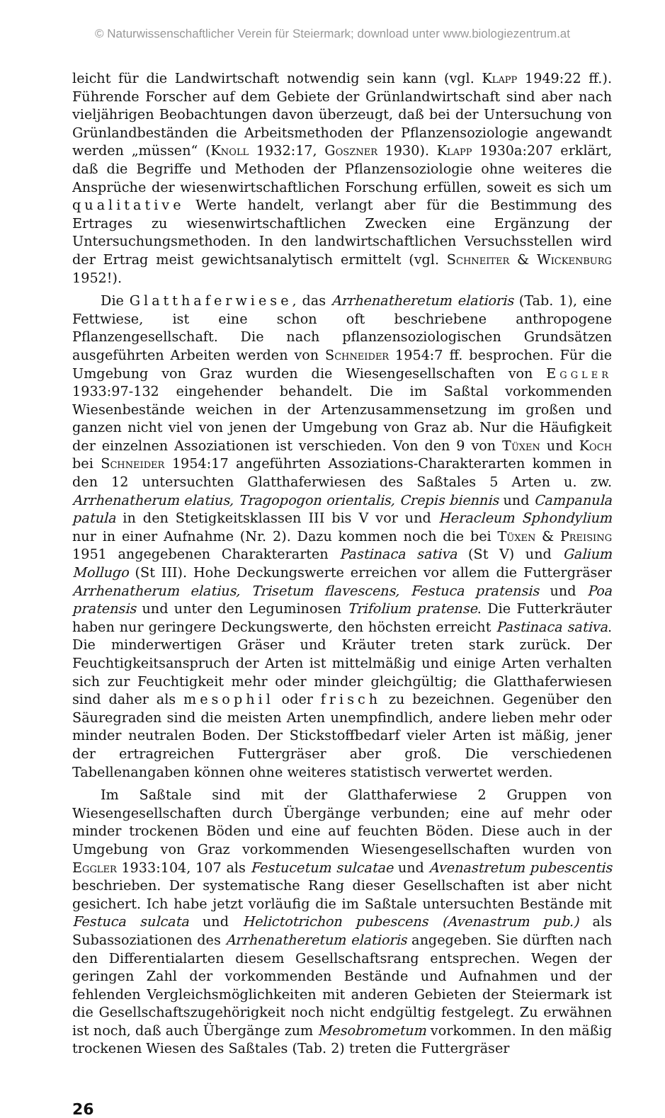© Naturwissenschaftlicher Verein für Steiermark; download unter www.biologiezentrum.at
leicht für die Landwirtschaft notwendig sein kann (vgl. Klapp 1949:22 ff.). Führende Forscher auf dem Gebiete der Grünlandwirtschaft sind aber nach vieljährigen Beobachtungen davon überzeugt, daß bei der Untersuchung von Grünlandbeständen die Arbeitsmethoden der Pflanzensoziologie angewandt werden „müssen“ (Knoll 1932:17, Goszner 1930). Klapp 1930a:207 erklärt, daß die Begriffe und Methoden der Pflanzensoziologie ohne weiteres die Ansprüche der wiesenwirtschaftlichen Forschung erfüllen, soweit es sich um qualitative Werte handelt, verlangt aber für die Bestimmung des Ertrages zu wiesenwirtschaftlichen Zwecken eine Ergänzung der Untersuchungsmethoden. In den landwirtschaftlichen Versuchsstellen wird der Ertrag meist gewichtsanalytisch ermittelt (vgl. Schneiter & Wickenburg 1952!).
Die Glatthaferwiese, das Arrhenatheretum elatioris (Tab. 1), eine Fettwiese, ist eine schon oft beschriebene anthropogene Pflanzengesellschaft. Die nach pflanzensoziologischen Grundsätzen ausgeführten Arbeiten werden von Schneider 1954:7 ff. besprochen. Für die Umgebung von Graz wurden die Wiesengesellschaften von Eggler 1933:97-132 eingehender behandelt. Die im Saßtal vorkommenden Wiesenbestände weichen in der Artenzusammensetzung im großen und ganzen nicht viel von jenen der Umgebung von Graz ab. Nur die Häufigkeit der einzelnen Assoziationen ist verschieden. Von den 9 von Tüxen und Koch bei Schneider 1954:17 angeführten Assoziations-Charakterarten kommen in den 12 untersuchten Glatthaferwiesen des Saßtales 5 Arten u. zw. Arrhenatherum elatius, Tragopogon orientalis, Crepis biennis und Campanula patula in den Stetigkeitsklassen III bis V vor und Heracleum Sphondylium nur in einer Aufnahme (Nr. 2). Dazu kommen noch die bei Tüxen & Preising 1951 angegebenen Charakterarten Pastinaca sativa (St V) und Galium Mollugo (St III). Hohe Deckungswerte erreichen vor allem die Futtergräser Arrhenatherum elatius, Trisetum flavescens, Festuca pratensis und Poa pratensis und unter den Leguminosen Trifolium pratense. Die Futterkräuter haben nur geringere Deckungswerte, den höchsten erreicht Pastinaca sativa. Die minderwertigen Gräser und Kräuter treten stark zurück. Der Feuchtigkeitsanspruch der Arten ist mittelmäßig und einige Arten verhalten sich zur Feuchtigkeit mehr oder minder gleichgültig; die Glatthaferwiesen sind daher als mesophil oder frisch zu bezeichnen. Gegenüber den Säuregraden sind die meisten Arten unempfindlich, andere lieben mehr oder minder neutralen Boden. Der Stickstoffbedarf vieler Arten ist mäßig, jener der ertragreichen Futtergräser aber groß. Die verschiedenen Tabellenangaben können ohne weiteres statistisch verwertet werden.
Im Saßtale sind mit der Glatthaferwiese 2 Gruppen von Wiesengesellschaften durch Übergänge verbunden; eine auf mehr oder minder trockenen Böden und eine auf feuchten Böden. Diese auch in der Umgebung von Graz vorkommenden Wiesengesellschaften wurden von Eggler 1933:104, 107 als Festucetum sulcatae und Avenastretum pubescentis beschrieben. Der systematische Rang dieser Gesellschaften ist aber nicht gesichert. Ich habe jetzt vorläufig die im Saßtale untersuchten Bestände mit Festuca sulcata und Helictotrichon pubescens (Avenastrum pub.) als Subassoziationen des Arrhenatheretum elatioris angegeben. Sie dürften nach den Differentialarten diesem Gesellschaftsrang entsprechen. Wegen der geringen Zahl der vorkommenden Bestände und Aufnahmen und der fehlenden Vergleichsmöglichkeiten mit anderen Gebieten der Steiermark ist die Gesellschaftszugehörigkeit noch nicht endgültig festgelegt. Zu erwähnen ist noch, daß auch Übergänge zum Mesobrometum vorkommen. In den mäßig trockenen Wiesen des Saßtales (Tab. 2) treten die Futtergräser
26